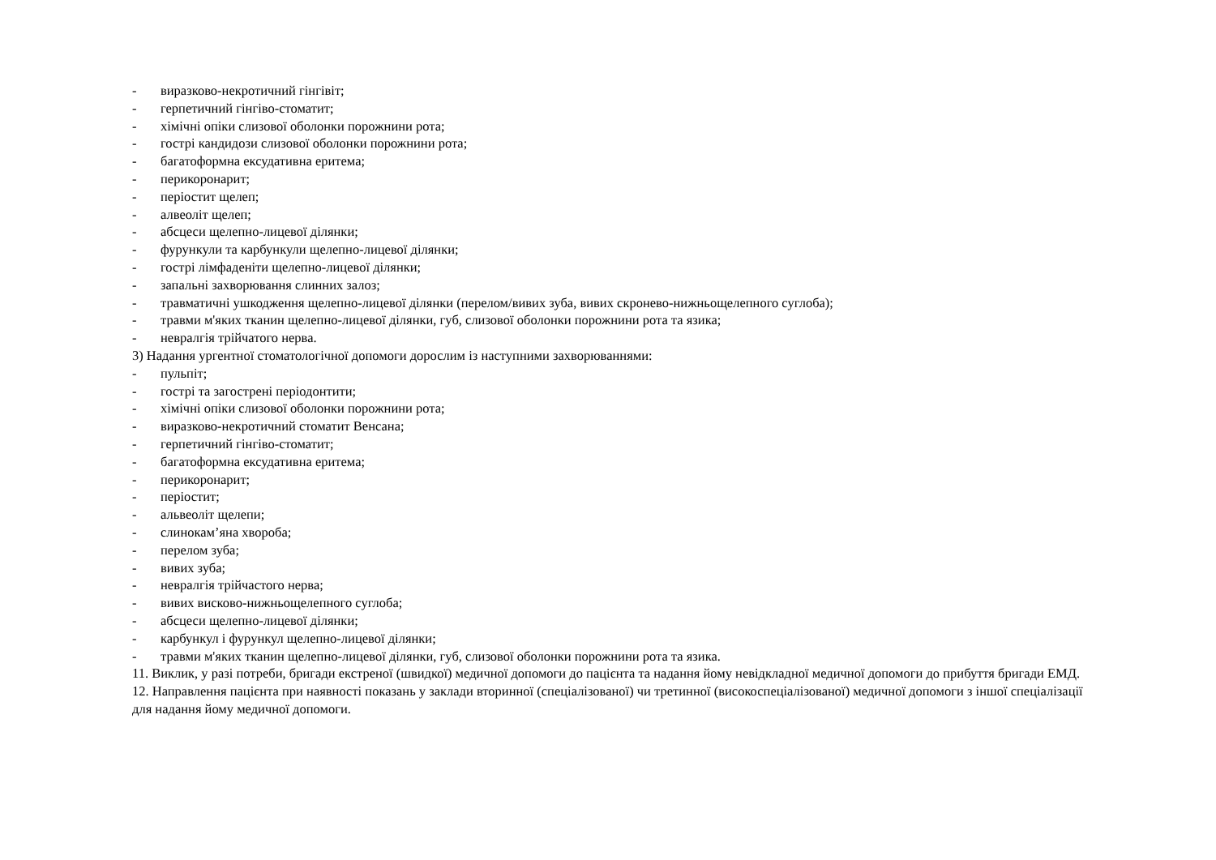- виразково-некротичний гінгівіт;
- герпетичний гінгіво-стоматит;
- хімічні опіки слизової оболонки порожнини рота;
- гострі кандидози слизової оболонки порожнини рота;
- багатоформна ексудативна еритема;
- перикоронарит;
- періостит щелеп;
- алвеоліт щелеп;
- абсцеси щелепно-лицевої ділянки;
- фурункули та карбункули щелепно-лицевої ділянки;
- гострі лімфаденіти щелепно-лицевої ділянки;
- запальні захворювання слинних залоз;
- травматичні ушкодження щелепно-лицевої ділянки (перелом/вивих зуба, вивих скронево-нижньощелепного суглоба);
- травми м'яких тканин щелепно-лицевої ділянки, губ, слизової оболонки порожнини рота та язика;
- невралгія трійчатого нерва.
3) Надання ургентної стоматологічної допомоги дорослим із наступними захворюваннями:
- пульпіт;
- гострі та загострені періодонтити;
- хімічні опіки слизової оболонки порожнини рота;
- виразково-некротичний стоматит Венсана;
- герпетичний гінгіво-стоматит;
- багатоформна ексудативна еритема;
- перикоронарит;
- періостит;
- альвеоліт щелепи;
- слинокам’яна хвороба;
- перелом зуба;
- вивих зуба;
- невралгія трійчастого нерва;
- вивих висково-нижньощелепного суглоба;
- абсцеси щелепно-лицевої ділянки;
- карбункул і фурункул щелепно-лицевої ділянки;
- травми м'яких тканин щелепно-лицевої ділянки, губ, слизової оболонки порожнини рота та язика.
11. Виклик, у разі потреби, бригади екстреної (швидкої) медичної допомоги до пацієнта та надання йому невідкладної медичної допомоги до прибуття бригади ЕМД.
12. Направлення пацієнта при наявності показань у заклади вторинної (спеціалізованої) чи третинної (високоспеціалізованої) медичної допомоги з іншої спеціалізації для надання йому медичної допомоги.